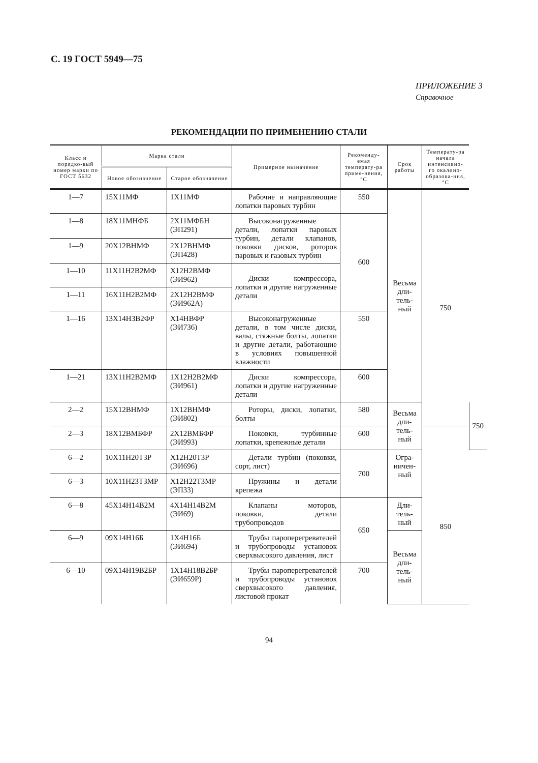С. 19 ГОСТ 5949—75
ПРИЛОЖЕНИЕ 3
Справочное
РЕКОМЕНДАЦИИ ПО ПРИМЕНЕНИЮ СТАЛИ
| Класс и порядко-вый номер марки по ГОСТ 5632 | Марка стали | | Примерное назначение | Рекоменду-емая температу-ра приме-нения, °С | Срок работы | Температу-ра начала интенсивно-го окалино-образова-ния, °С | |
| --- | --- | --- | --- | --- | --- | --- | --- |
| | Новое обозначение | Старое обозначение | | | | | |
| 1—7 | 15Х11МФ | 1Х11МФ | Рабочие и направляющие лопатки паровых турбин | 550 | Весьма дли-тель-ный | 750 | |
| 1—8 | 18Х11МНФБ | 2Х11МФБН (ЭП291) | Высоконагруженные детали, лопатки паровых турбин, детали клапанов, поковки дисков, роторов паровых и газовых турбин | 600 | | | |
| 1—9 | 20Х12ВНМФ | 2Х12ВНМФ (ЭП428) | | | | | |
| 1—10 | 11Х11Н2В2МФ | Х12Н2ВМФ (ЭИ962) | Диски компрессора, лопатки и другие нагруженные детали | | | | |
| 1—11 | 16Х11Н2В2МФ | 2Х12Н2ВМФ (ЭИ962А) | | | | | |
| 1—16 | 13Х14Н3В2ФР | Х14НВФР (ЭИ736) | Высоконагруженные детали, в том числе диски, валы, стяжные болты, лопатки и другие детали, работающие в условиях повышенной влажности | 550 | | | |
| 1—21 | 13Х11Н2В2МФ | 1Х12Н2В2МФ (ЭИ961) | Диски компрессора, лопатки и другие нагруженные детали | 600 | | | |
| 2—2 | 15Х12ВНМФ | 1Х12ВНМФ (ЭИ802) | Роторы, диски, лопатки, болты | 580 | Весьма дли-тель-ный | | 750 |
| 2—3 | 18Х12ВМБФР | 2Х12ВМБФР (ЭИ993) | Поковки, турбинные лопатки, крепежные детали | 600 | | | |
| 6—2 | 10Х11Н20Т3Р | Х12Н20Т3Р (ЭИ696) | Детали турбин (поковки, сорт, лист) | 700 | Огра-ничен-ный | 850 | |
| 6—3 | 10Х11Н23Т3МР | Х12Н22Т3МР (ЭП33) | Пружины и детали крепежа | | | | |
| 6—8 | 45Х14Н14В2М | 4Х14Н14В2М (ЭИ69) | Клапаны моторов, поковки, детали трубопроводов | 650 | Дли-тель-ный | | |
| 6—9 | 09Х14Н16Б | 1Х4Н16Б (ЭИ694) | Трубы пароперегревателей и трубопроводы установок сверхвысокого давления, лист | | Весьма дли-тель-ный | | |
| 6—10 | 09Х14Н19В2БР | 1Х14Н18В2БР (ЭИ659Р) | Трубы пароперегревателей и трубопроводы установок сверхвысокого давления, листовой прокат | 700 | | | |
94